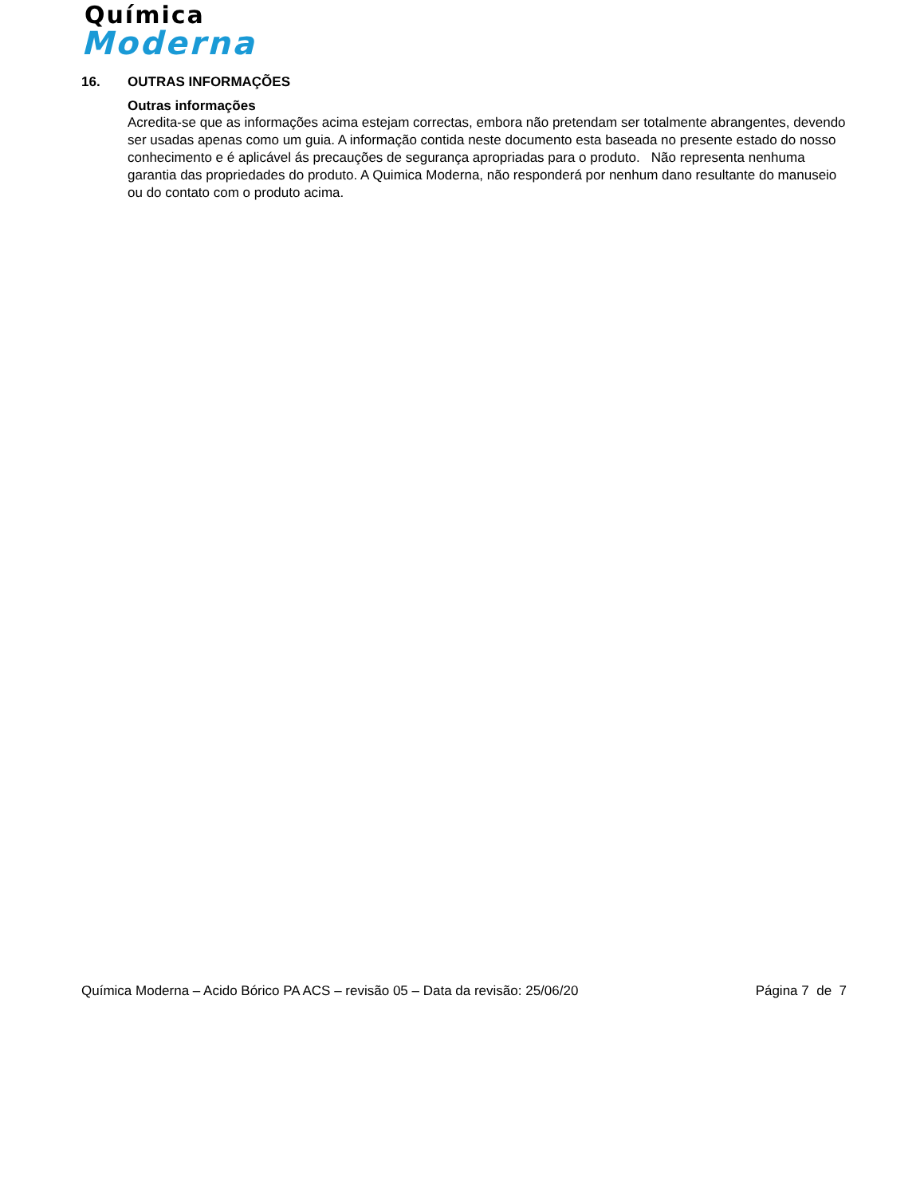Química
Moderna
16. OUTRAS INFORMAÇÕES
Outras informações
Acredita-se que as informações acima estejam correctas, embora não pretendam ser totalmente abrangentes, devendo ser usadas apenas como um guia. A informação contida neste documento esta baseada no presente estado do nosso conhecimento e é aplicável ás precauções de segurança apropriadas para o produto. Não representa nenhuma garantia das propriedades do produto. A Quimica Moderna, não responderá por nenhum dano resultante do manuseio ou do contato com o produto acima.
Química Moderna – Acido Bórico PA ACS – revisão 05 – Data da revisão: 25/06/20 Página 7 de 7